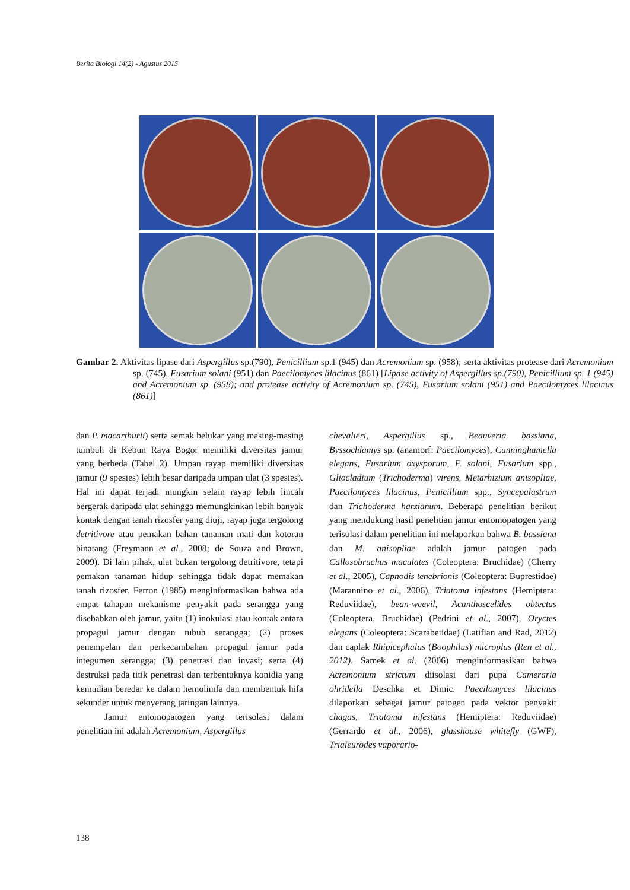Berita Biologi 14(2) - Agustus 2015
Gambar 2. Aktivitas lipase dari Aspergillus sp.(790), Penicillium sp.1 (945) dan Acremonium sp. (958); serta aktivitas protease dari Acremonium sp. (745), Fusarium solani (951) dan Paecilomyces lilacinus (861) [Lipase activity of Aspergillus sp.(790), Penicillium sp. 1 (945) and Acremonium sp. (958); and protease activity of Acremonium sp. (745), Fusarium solani (951) and Paecilomyces lilacinus (861)]
dan P. macarthurii) serta semak belukar yang masing-masing tumbuh di Kebun Raya Bogor memiliki diversitas jamur yang berbeda (Tabel 2). Umpan rayap memiliki diversitas jamur (9 spesies) lebih besar daripada umpan ulat (3 spesies). Hal ini dapat terjadi mungkin selain rayap lebih lincah bergerak daripada ulat sehingga memungkinkan lebih banyak kontak dengan tanah rizosfer yang diuji, rayap juga tergolong detritivore atau pemakan bahan tanaman mati dan kotoran binatang (Freymann et al., 2008; de Souza and Brown, 2009). Di lain pihak, ulat bukan tergolong detritivore, tetapi pemakan tanaman hidup sehingga tidak dapat memakan tanah rizosfer. Ferron (1985) menginformasikan bahwa ada empat tahapan mekanisme penyakit pada serangga yang disebabkan oleh jamur, yaitu (1) inokulasi atau kontak antara propagul jamur dengan tubuh serangga; (2) proses penempelan dan perkecambahan propagul jamur pada integumen serangga; (3) penetrasi dan invasi; serta (4) destruksi pada titik penetrasi dan terbentuknya konidia yang kemudian beredar ke dalam hemolimfa dan membentuk hifa sekunder untuk menyerang jaringan lainnya.
Jamur entomopatogen yang terisolasi dalam penelitian ini adalah Acremonium, Aspergillus
chevalieri, Aspergillus sp., Beauveria bassiana, Byssochlamys sp. (anamorf: Paecilomyces), Cunninghamella elegans, Fusarium oxysporum, F. solani, Fusarium spp., Gliocladium (Trichoderma) virens, Metarhizium anisopliae, Paecilomyces lilacinus, Penicillium spp., Syncepalastrum dan Trichoderma harzianum. Beberapa penelitian berikut yang mendukung hasil penelitian jamur entomopatogen yang terisolasi dalam penelitian ini melaporkan bahwa B. bassiana dan M. anisopliae adalah jamur patogen pada Callosobruchus maculates (Coleoptera: Bruchidae) (Cherry et al., 2005), Capnodis tenebrionis (Coleoptera: Buprestidae) (Marannino et al., 2006), Triatoma infestans (Hemiptera: Reduviidae), bean-weevil, Acanthoscelides obtectus (Coleoptera, Bruchidae) (Pedrini et al., 2007), Oryctes elegans (Coleoptera: Scarabeiidae) (Latifian and Rad, 2012) dan caplak Rhipicephalus (Boophilus) microplus (Ren et al., 2012). Samek et al. (2006) menginformasikan bahwa Acremonium strictum diisolasi dari pupa Cameraria ohridella Deschka et Dimic. Paecilomyces lilacinus dilaporkan sebagai jamur patogen pada vektor penyakit chagas, Triatoma infestans (Hemiptera: Reduviidae) (Gerrardo et al., 2006), glasshouse whitefly (GWF), Trialeurodes vaporario-
138